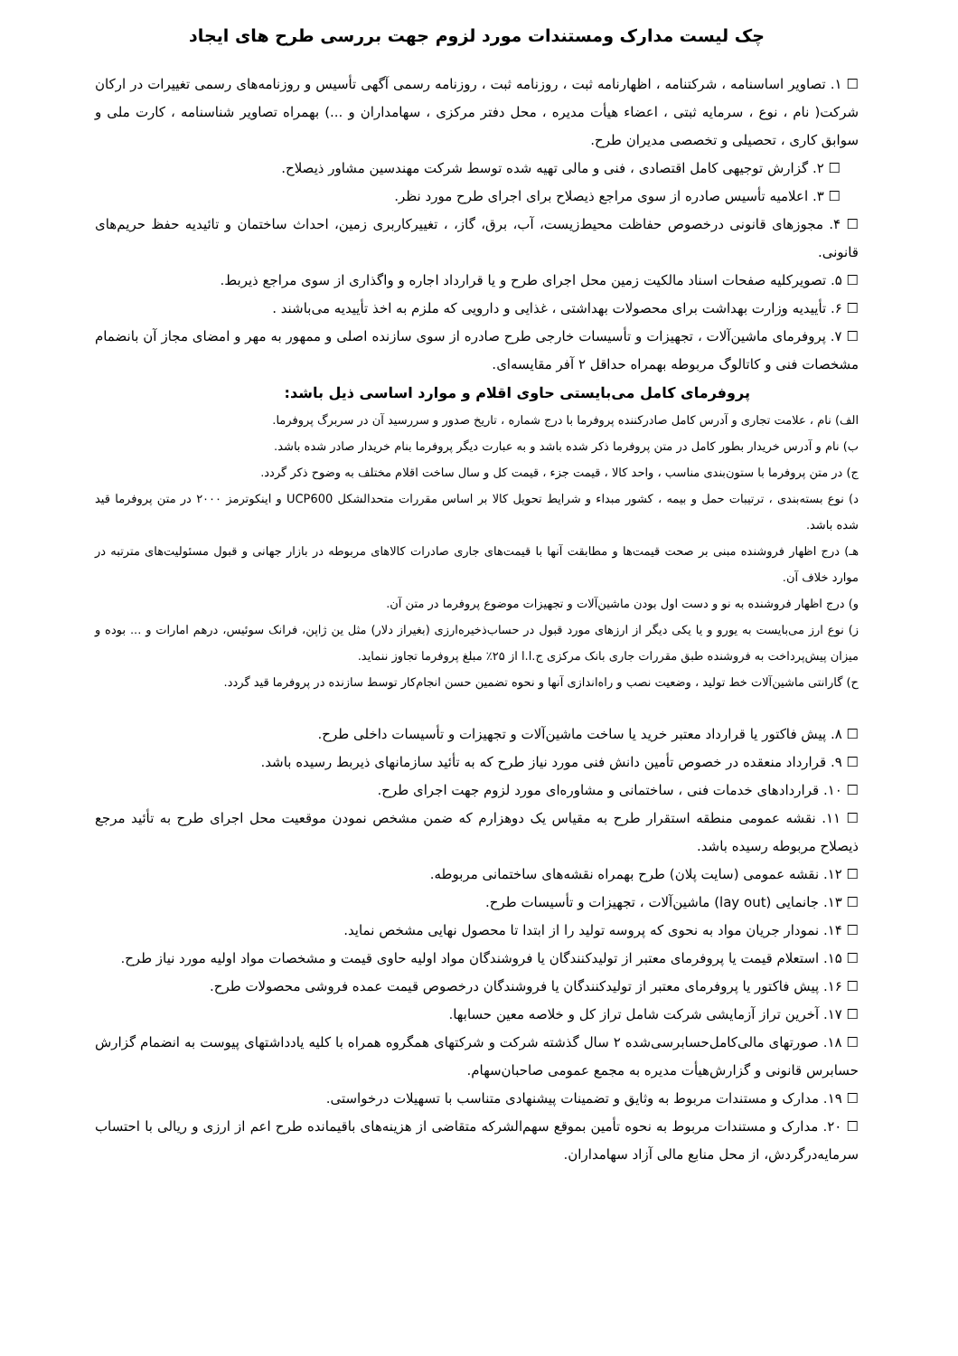چک لیست مدارک ومستندات مورد لزوم جهت بررسی طرح های ایجاد
☐ ۱. تصاویر اساسنامه ، شرکتنامه ، اظهارنامه ثبت ، روزنامه ثبت ، روزنامه رسمی آگهی تأسیس و روزنامه‌های رسمی تغییرات در ارکان شرکت( نام ، نوع ، سرمایه ثبتی ، اعضاء هیأت مدیره ، محل دفتر مرکزی ، سهامداران و ...) بهمراه تصاویر شناسنامه ، کارت ملی و سوابق کاری ، تحصیلی و تخصصی مدیران طرح.
☐ ۲. گزارش توجیهی کامل اقتصادی ، فنی و مالی تهیه شده توسط شرکت مهندسین مشاور ذیصلاح.
☐ ۳. اعلامیه تأسیس صادره از سوی مراجع ذیصلاح برای اجرای طرح مورد نظر.
☐ ۴. مجوزهای قانونی درخصوص حفاظت محیط‌زیست، آب، برق، گاز، ، تغییرکاربری زمین، احداث ساختمان و تائیدیه حفظ حریم‌های قانونی.
☐ ۵. تصویرکلیه صفحات اسناد مالکیت زمین محل اجرای طرح و یا قرارداد اجاره و واگذاری از سوی مراجع ذیربط.
☐ ۶. تأییدیه وزارت بهداشت برای محصولات بهداشتی ، غذایی و دارویی که ملزم به اخذ تأییدیه می‌باشند .
☐ ۷. پروفرمای ماشین‌آلات ، تجهیزات و تأسیسات خارجی طرح صادره از سوی سازنده اصلی و ممهور به مهر و امضای مجاز آن بانضمام مشخصات فنی و کاتالوگ مربوطه بهمراه حداقل ۲ آفر مقایسه‌ای.
پروفرمای کامل می‌بایستی حاوی اقلام و موارد اساسی ذیل باشد:
الف) نام ، علامت تجاری و آدرس کامل صادرکننده پروفرما با درج شماره ، تاریخ صدور و سررسید آن در سربرگ پروفرما.
ب) نام و آدرس خریدار بطور کامل در متن پروفرما ذکر شده باشد و به عبارت دیگر پروفرما بنام خریدار صادر شده باشد.
ج) در متن پروفرما با ستون‌بندی مناسب ، واحد کالا ، قیمت جزء ، قیمت کل و سال ساخت اقلام مختلف به وضوح ذکر گردد.
د) نوع بسته‌بندی ، ترتیبات حمل و بیمه ، کشور مبداء و شرایط تحویل کالا بر اساس مقررات متحدالشکل UCP600 و اینکوترمز ۲۰۰۰ در متن پروفرما قید شده باشد.
هـ) درج اظهار فروشنده مبنی بر صحت قیمت‌ها و مطابقت آنها با قیمت‌های جاری صادرات کالاهای مربوطه در بازار جهانی و قبول مسئولیت‌های مترتبه در موارد خلاف آن.
و) درج اظهار فروشنده به نو و دست اول بودن ماشین‌آلات و تجهیزات موضوع پروفرما در متن آن.
ز) نوع ارز می‌بایست به یورو و یا یکی دیگر از ارزهای مورد قبول در حساب‌ذخیره‌ارزی (بغیراز دلار) مثل ین ژاپن، فرانک سوئیس، درهم امارات و ... بوده و میزان پیش‌پرداخت به فروشنده طبق مقررات جاری بانک مرکزی ج.ا.ا از ۲۵٪ مبلغ پروفرما تجاوز ننماید.
ح) گارانتی ماشین‌آلات خط تولید ، وضعیت نصب و راه‌اندازی آنها و نحوه تضمین حسن انجام‌کار توسط سازنده در پروفرما قید گردد.
☐ ۸. پیش فاکتور یا قرارداد معتبر خرید یا ساخت ماشین‌آلات و تجهیزات و تأسیسات داخلی طرح.
☐ ۹. قرارداد منعقده در خصوص تأمین دانش فنی مورد نیاز طرح که به تأئید سازمانهای ذیربط رسیده باشد.
☐ ۱۰. قراردادهای خدمات فنی ، ساختمانی و مشاوره‌ای مورد لزوم جهت اجرای طرح.
☐ ۱۱. نقشه عمومی منطقه استقرار طرح به مقیاس یک دوهزارم که ضمن مشخص نمودن موقعیت محل اجرای طرح به تأئید مرجع ذیصلاح مربوطه رسیده باشد.
☐ ۱۲. نقشه عمومی (سایت پلان) طرح بهمراه نقشه‌های ساختمانی مربوطه.
☐ ۱۳. جانمایی (lay out) ماشین‌آلات ، تجهیزات و تأسیسات طرح.
☐ ۱۴. نمودار جریان مواد به نحوی که پروسه تولید را از ابتدا تا محصول نهایی مشخص نماید.
☐ ۱۵. استعلام قیمت یا پروفرمای معتبر از تولیدکنندگان یا فروشندگان مواد اولیه حاوی قیمت و مشخصات مواد اولیه مورد نیاز طرح.
☐ ۱۶. پیش فاکتور یا پروفرمای معتبر از تولیدکنندگان یا فروشندگان درخصوص قیمت عمده فروشی محصولات طرح.
☐ ۱۷. آخرین تراز آزمایشی شرکت شامل تراز کل و خلاصه معین حسابها.
☐ ۱۸. صورتهای مالی‌کامل‌حسابرسی‌شده ۲ سال گذشته شرکت و شرکتهای همگروه همراه با کلیه یادداشتهای پیوست به انضمام گزارش حسابرس قانونی و گزارش‌هیأت مدیره به مجمع عمومی صاحبان‌سهام.
☐ ۱۹. مدارک و مستندات مربوط به وثایق و تضمینات پیشنهادی متناسب با تسهیلات درخواستی.
☐ ۲۰. مدارک و مستندات مربوط به نحوه تأمین بموقع سهم‌الشرکه متقاضی از هزینه‌های باقیمانده طرح اعم از ارزی و ریالی با احتساب سرمایه‌درگردش، از محل منابع مالی آزاد سهامداران.